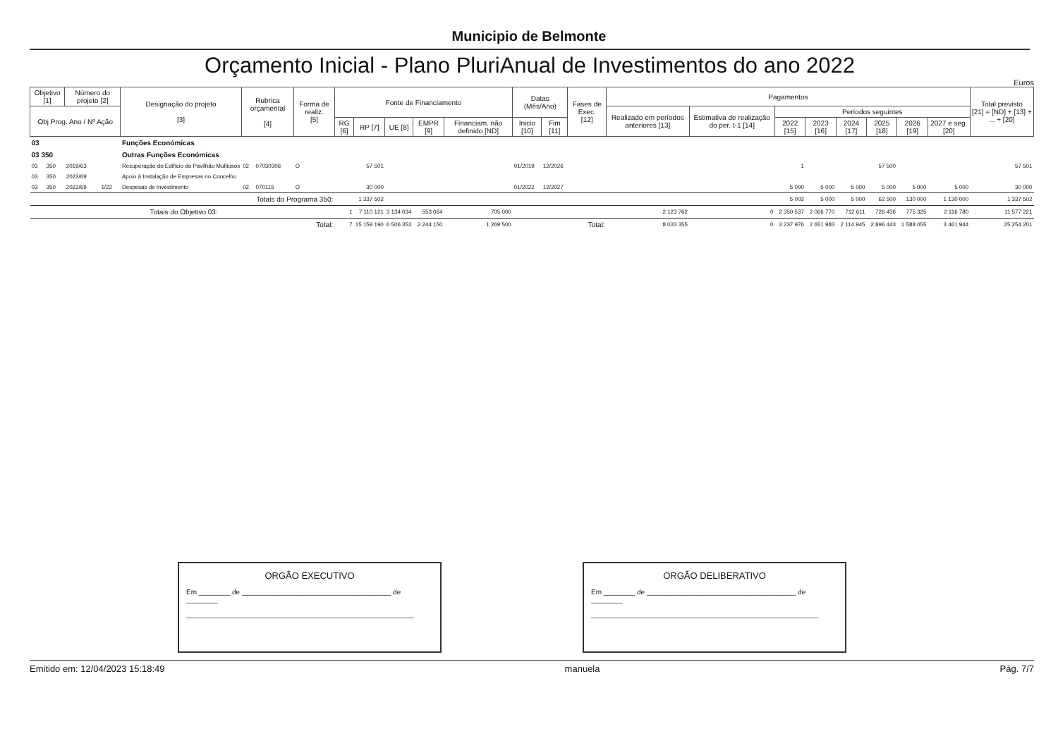Municipio de Belmonte
Orçamento Inicial - Plano PluriAnual de Investimentos do ano 2022
Euros
| Objetivo [1] | | Número do projeto [2] | | Designação do projeto [3] | Rubrica orçamental [4] | | Forma de realiz. [5] | Fonte de Financiamento | | | | | Datas (Mês/Ano) | | Fases de Exec. [12] | Pagamentos | | | | | | | | Total previsto [21] = [ND] + [13] + ... + [20] |
| --- | --- | --- | --- | --- | --- | --- | --- | --- | --- | --- | --- | --- | --- | --- | --- | --- | --- | --- | --- | --- | --- | --- | --- | --- |
| Obj Prog. Ano / Nº Ação | | | | | | | | | | | | | | | | Realizado em períodos anteriores [13] | Estimativa de realização do per. t-1 [14] | Períodos seguintes | | | | | | |
| | | | | | | | | RG [6] | RP [7] | UE [8] | EMPR [9] | Financiam. não definido [ND] | Inicio [10] | Fim [11] | | | | 2022 [15] | 2023 [16] | 2024 [17] | 2025 [18] | 2026 [19] | 2027 e seg. [20] | |
| 03 | | | | Funções Económicas | | | | | | | | | | | | | | | | | | | | |
| 03 350 | | | | Outras Funções Económicas | | | | | | | | | | | | | | | | | | | | |
| 03 | 350 | 2019/63 | | Recuperação do Edifício do Pavilhão Multiusos | 02 | 07030306 | O | | 57 501 | | | | 01/2019 | 12/2026 | | | | 1 | | | 57 500 | | | 57 501 |
| 03 | 350 | 2022/69 | | Apoio à Instalação de Empresas no Concelho | | | | | | | | | | | | | | | | | | | | |
| 03 | 350 | 2022/69 | 1/22 | Despesas de Investimento | 02 | 070115 | O | | 30 000 | | | | 01/2022 | 12/2027 | | | | 5 000 | 5 000 | 5 000 | 5 000 | 5 000 | 5 000 | 30 000 |
| Totais do Programa 350: | | | | | | | | | 1 337 502 | | | | | | | | | 5 002 | 5 000 | 5 000 | 62 500 | 130 000 | 1 130 000 | 1 337 502 |
| Totais do Objetivo 03: | | | | | | | | 1 | 7 110 121 | 3 134 034 | 553 064 | 705 000 | | | | 2 123 762 | 0 | 2 350 537 | 2 066 770 | 712 611 | 726 436 | 775 325 | 2 116 780 | 11 577 221 |
| Total: | | | | | | | | 7 | 15 159 190 | 6 506 353 | 2 244 150 | 1 269 500 | | | Total: | 8 033 355 | 0 | 3 237 976 | 2 651 983 | 2 114 945 | 2 896 443 | 1 588 055 | 3 461 944 | 25 254 201 |
ORGÃO EXECUTIVO
Em ________ de ______________________________________ de ________
__________________________________________________________
ORGÃO DELIBERATIVO
Em ________ de ______________________________________ de ________
__________________________________________________________
Emitido em: 12/04/2023 15:18:49 manuela Pág. 7/7